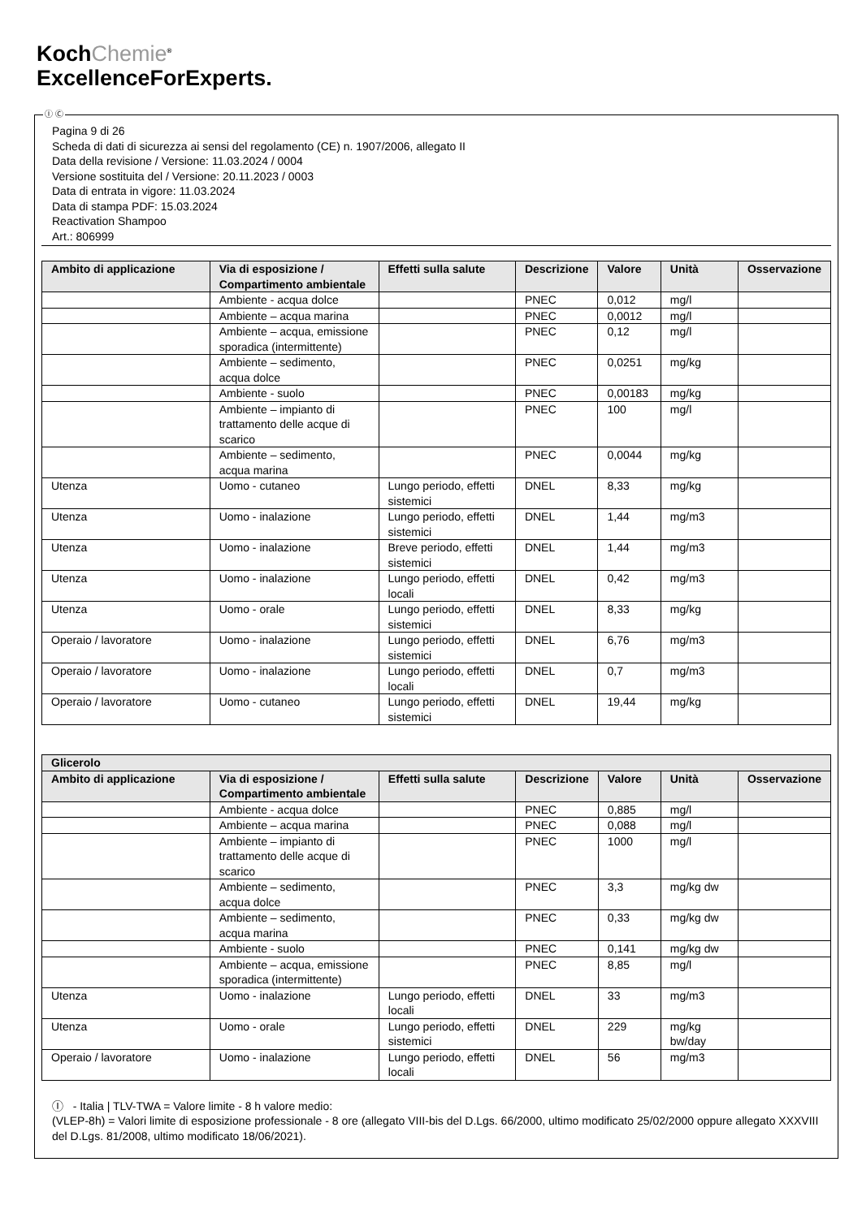KochChemie<sup>®</sup>
ExcellenceForExperts.
Ⓘ Ⓒ
Pagina 9 di 26
Scheda di dati di sicurezza ai sensi del regolamento (CE) n. 1907/2006, allegato II
Data della revisione / Versione: 11.03.2024 / 0004
Versione sostituita del / Versione: 20.11.2023 / 0003
Data di entrata in vigore: 11.03.2024
Data di stampa PDF: 15.03.2024
Reactivation Shampoo
Art.: 806999
| Ambito di applicazione | Via di esposizione / Compartimento ambientale | Effetti sulla salute | Descrizione | Valore | Unità | Osservazione |
| --- | --- | --- | --- | --- | --- | --- |
| | Ambiente - acqua dolce | | PNEC | 0,012 | mg/l | |
| | Ambiente – acqua marina | | PNEC | 0,0012 | mg/l | |
| | Ambiente – acqua, emissione sporadica (intermittente) | | PNEC | 0,12 | mg/l | |
| | Ambiente – sedimento, acqua dolce | | PNEC | 0,0251 | mg/kg | |
| | Ambiente - suolo | | PNEC | 0,00183 | mg/kg | |
| | Ambiente – impianto di trattamento delle acque di scarico | | PNEC | 100 | mg/l | |
| | Ambiente – sedimento, acqua marina | | PNEC | 0,0044 | mg/kg | |
| Utenza | Uomo - cutaneo | Lungo periodo, effetti sistemici | DNEL | 8,33 | mg/kg | |
| Utenza | Uomo - inalazione | Lungo periodo, effetti sistemici | DNEL | 1,44 | mg/m3 | |
| Utenza | Uomo - inalazione | Breve periodo, effetti sistemici | DNEL | 1,44 | mg/m3 | |
| Utenza | Uomo - inalazione | Lungo periodo, effetti locali | DNEL | 0,42 | mg/m3 | |
| Utenza | Uomo - orale | Lungo periodo, effetti sistemici | DNEL | 8,33 | mg/kg | |
| Operaio / lavoratore | Uomo - inalazione | Lungo periodo, effetti sistemici | DNEL | 6,76 | mg/m3 | |
| Operaio / lavoratore | Uomo - inalazione | Lungo periodo, effetti locali | DNEL | 0,7 | mg/m3 | |
| Operaio / lavoratore | Uomo - cutaneo | Lungo periodo, effetti sistemici | DNEL | 19,44 | mg/kg | |
| Glicerolo | | | | | | |
| --- | --- | --- | --- | --- | --- | --- |
| Ambito di applicazione | Via di esposizione / Compartimento ambientale | Effetti sulla salute | Descrizione | Valore | Unità | Osservazione |
| | Ambiente - acqua dolce | | PNEC | 0,885 | mg/l | |
| | Ambiente – acqua marina | | PNEC | 0,088 | mg/l | |
| | Ambiente – impianto di trattamento delle acque di scarico | | PNEC | 1000 | mg/l | |
| | Ambiente – sedimento, acqua dolce | | PNEC | 3,3 | mg/kg dw | |
| | Ambiente – sedimento, acqua marina | | PNEC | 0,33 | mg/kg dw | |
| | Ambiente - suolo | | PNEC | 0,141 | mg/kg dw | |
| | Ambiente – acqua, emissione sporadica (intermittente) | | PNEC | 8,85 | mg/l | |
| Utenza | Uomo - inalazione | Lungo periodo, effetti locali | DNEL | 33 | mg/m3 | |
| Utenza | Uomo - orale | Lungo periodo, effetti sistemici | DNEL | 229 | mg/kg bw/day | |
| Operaio / lavoratore | Uomo - inalazione | Lungo periodo, effetti locali | DNEL | 56 | mg/m3 | |
Ⓘ - Italia | TLV-TWA = Valore limite - 8 h valore medio:
(VLEP-8h) = Valori limite di esposizione professionale - 8 ore (allegato VIII-bis del D.Lgs. 66/2000, ultimo modificato 25/02/2000 oppure allegato XXXVIII del D.Lgs. 81/2008, ultimo modificato 18/06/2021).